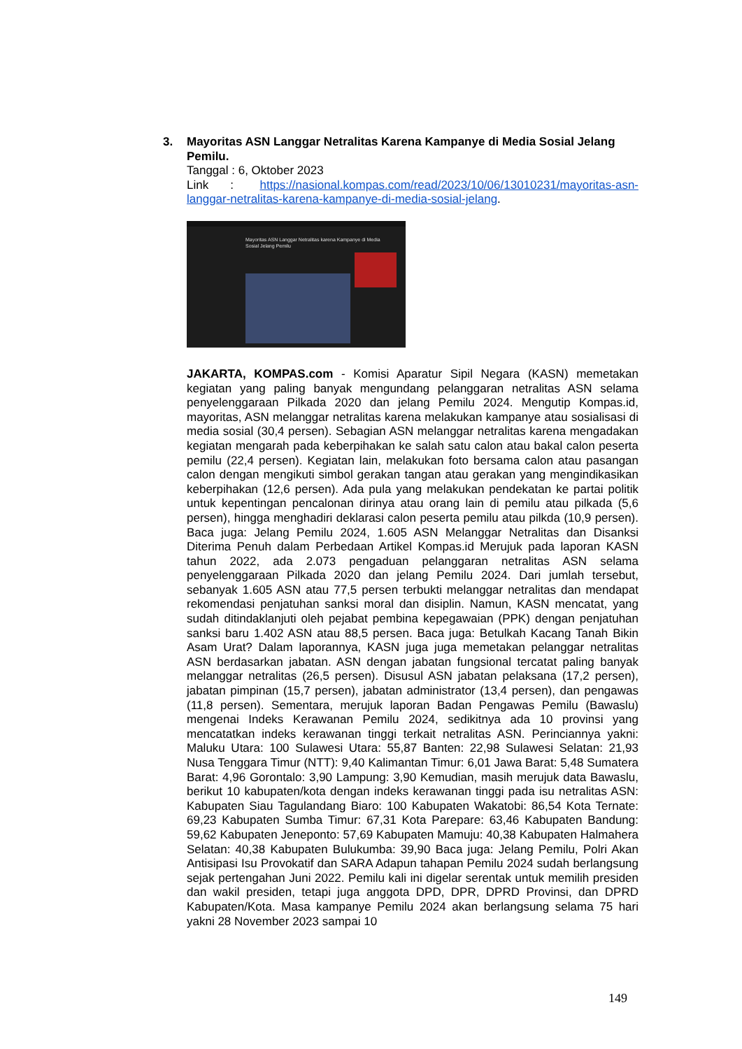3. Mayoritas ASN Langgar Netralitas Karena Kampanye di Media Sosial Jelang Pemilu.
Tanggal : 6, Oktober 2023
Link : https://nasional.kompas.com/read/2023/10/06/13010231/mayoritas-asn-langgar-netralitas-karena-kampanye-di-media-sosial-jelang.
Mayoritas ASN Langgar Netralitas karena Kampanye di Media Sosial Jelang Pemilu
JAKARTA, KOMPAS.com - Komisi Aparatur Sipil Negara (KASN) memetakan kegiatan yang paling banyak mengundang pelanggaran netralitas ASN selama penyelenggaraan Pilkada 2020 dan jelang Pemilu 2024. Mengutip Kompas.id, mayoritas, ASN melanggar netralitas karena melakukan kampanye atau sosialisasi di media sosial (30,4 persen). Sebagian ASN melanggar netralitas karena mengadakan kegiatan mengarah pada keberpihakan ke salah satu calon atau bakal calon peserta pemilu (22,4 persen). Kegiatan lain, melakukan foto bersama calon atau pasangan calon dengan mengikuti simbol gerakan tangan atau gerakan yang mengindikasikan keberpihakan (12,6 persen). Ada pula yang melakukan pendekatan ke partai politik untuk kepentingan pencalonan dirinya atau orang lain di pemilu atau pilkada (5,6 persen), hingga menghadiri deklarasi calon peserta pemilu atau pilkda (10,9 persen). Baca juga: Jelang Pemilu 2024, 1.605 ASN Melanggar Netralitas dan Disanksi Diterima Penuh dalam Perbedaan Artikel Kompas.id Merujuk pada laporan KASN tahun 2022, ada 2.073 pengaduan pelanggaran netralitas ASN selama penyelenggaraan Pilkada 2020 dan jelang Pemilu 2024. Dari jumlah tersebut, sebanyak 1.605 ASN atau 77,5 persen terbukti melanggar netralitas dan mendapat rekomendasi penjatuhan sanksi moral dan disiplin. Namun, KASN mencatat, yang sudah ditindaklanjuti oleh pejabat pembina kepegawaian (PPK) dengan penjatuhan sanksi baru 1.402 ASN atau 88,5 persen. Baca juga: Betulkah Kacang Tanah Bikin Asam Urat? Dalam laporannya, KASN juga juga memetakan pelanggar netralitas ASN berdasarkan jabatan. ASN dengan jabatan fungsional tercatat paling banyak melanggar netralitas (26,5 persen). Disusul ASN jabatan pelaksana (17,2 persen), jabatan pimpinan (15,7 persen), jabatan administrator (13,4 persen), dan pengawas (11,8 persen). Sementara, merujuk laporan Badan Pengawas Pemilu (Bawaslu) mengenai Indeks Kerawanan Pemilu 2024, sedikitnya ada 10 provinsi yang mencatatkan indeks kerawanan tinggi terkait netralitas ASN. Perinciannya yakni: Maluku Utara: 100 Sulawesi Utara: 55,87 Banten: 22,98 Sulawesi Selatan: 21,93 Nusa Tenggara Timur (NTT): 9,40 Kalimantan Timur: 6,01 Jawa Barat: 5,48 Sumatera Barat: 4,96 Gorontalo: 3,90 Lampung: 3,90 Kemudian, masih merujuk data Bawaslu, berikut 10 kabupaten/kota dengan indeks kerawanan tinggi pada isu netralitas ASN: Kabupaten Siau Tagulandang Biaro: 100 Kabupaten Wakatobi: 86,54 Kota Ternate: 69,23 Kabupaten Sumba Timur: 67,31 Kota Parepare: 63,46 Kabupaten Bandung: 59,62 Kabupaten Jeneponto: 57,69 Kabupaten Mamuju: 40,38 Kabupaten Halmahera Selatan: 40,38 Kabupaten Bulukumba: 39,90 Baca juga: Jelang Pemilu, Polri Akan Antisipasi Isu Provokatif dan SARA Adapun tahapan Pemilu 2024 sudah berlangsung sejak pertengahan Juni 2022. Pemilu kali ini digelar serentak untuk memilih presiden dan wakil presiden, tetapi juga anggota DPD, DPR, DPRD Provinsi, dan DPRD Kabupaten/Kota. Masa kampanye Pemilu 2024 akan berlangsung selama 75 hari yakni 28 November 2023 sampai 10
149